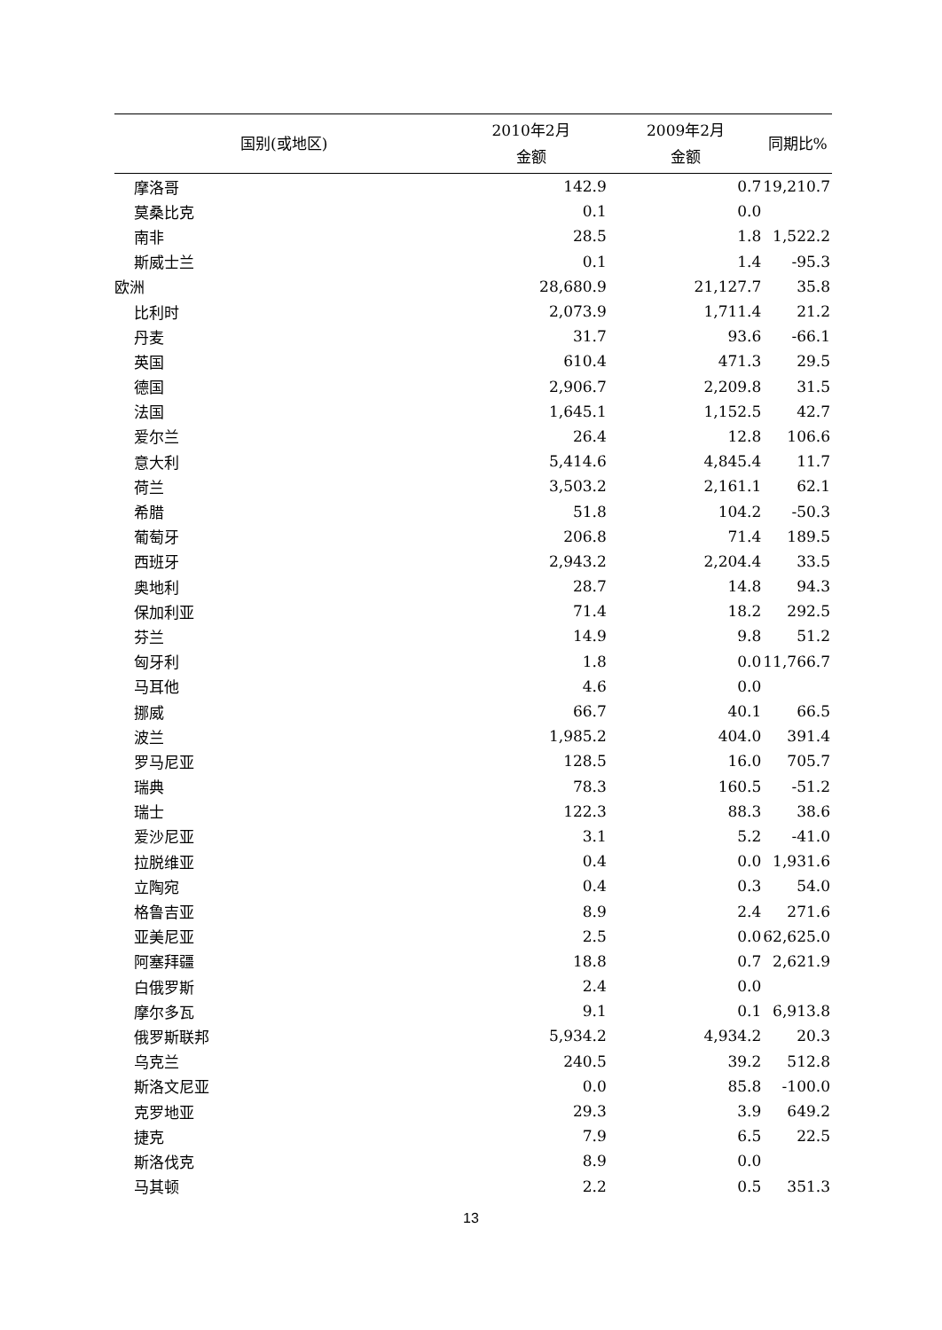| 国别(或地区) | 2010年2月 金额 | 2009年2月 金额 | 同期比% |
| --- | --- | --- | --- |
| 摩洛哥 | 142.9 | 0.7 | 19,210.7 |
| 莫桑比克 | 0.1 | 0.0 | |
| 南非 | 28.5 | 1.8 | 1,522.2 |
| 斯威士兰 | 0.1 | 1.4 | -95.3 |
| 欧洲 | 28,680.9 | 21,127.7 | 35.8 |
| 比利时 | 2,073.9 | 1,711.4 | 21.2 |
| 丹麦 | 31.7 | 93.6 | -66.1 |
| 英国 | 610.4 | 471.3 | 29.5 |
| 德国 | 2,906.7 | 2,209.8 | 31.5 |
| 法国 | 1,645.1 | 1,152.5 | 42.7 |
| 爱尔兰 | 26.4 | 12.8 | 106.6 |
| 意大利 | 5,414.6 | 4,845.4 | 11.7 |
| 荷兰 | 3,503.2 | 2,161.1 | 62.1 |
| 希腊 | 51.8 | 104.2 | -50.3 |
| 葡萄牙 | 206.8 | 71.4 | 189.5 |
| 西班牙 | 2,943.2 | 2,204.4 | 33.5 |
| 奥地利 | 28.7 | 14.8 | 94.3 |
| 保加利亚 | 71.4 | 18.2 | 292.5 |
| 芬兰 | 14.9 | 9.8 | 51.2 |
| 匈牙利 | 1.8 | 0.0 | 11,766.7 |
| 马耳他 | 4.6 | 0.0 | |
| 挪威 | 66.7 | 40.1 | 66.5 |
| 波兰 | 1,985.2 | 404.0 | 391.4 |
| 罗马尼亚 | 128.5 | 16.0 | 705.7 |
| 瑞典 | 78.3 | 160.5 | -51.2 |
| 瑞士 | 122.3 | 88.3 | 38.6 |
| 爱沙尼亚 | 3.1 | 5.2 | -41.0 |
| 拉脱维亚 | 0.4 | 0.0 | 1,931.6 |
| 立陶宛 | 0.4 | 0.3 | 54.0 |
| 格鲁吉亚 | 8.9 | 2.4 | 271.6 |
| 亚美尼亚 | 2.5 | 0.0 | 62,625.0 |
| 阿塞拜疆 | 18.8 | 0.7 | 2,621.9 |
| 白俄罗斯 | 2.4 | 0.0 | |
| 摩尔多瓦 | 9.1 | 0.1 | 6,913.8 |
| 俄罗斯联邦 | 5,934.2 | 4,934.2 | 20.3 |
| 乌克兰 | 240.5 | 39.2 | 512.8 |
| 斯洛文尼亚 | 0.0 | 85.8 | -100.0 |
| 克罗地亚 | 29.3 | 3.9 | 649.2 |
| 捷克 | 7.9 | 6.5 | 22.5 |
| 斯洛伐克 | 8.9 | 0.0 | |
| 马其顿 | 2.2 | 0.5 | 351.3 |
13